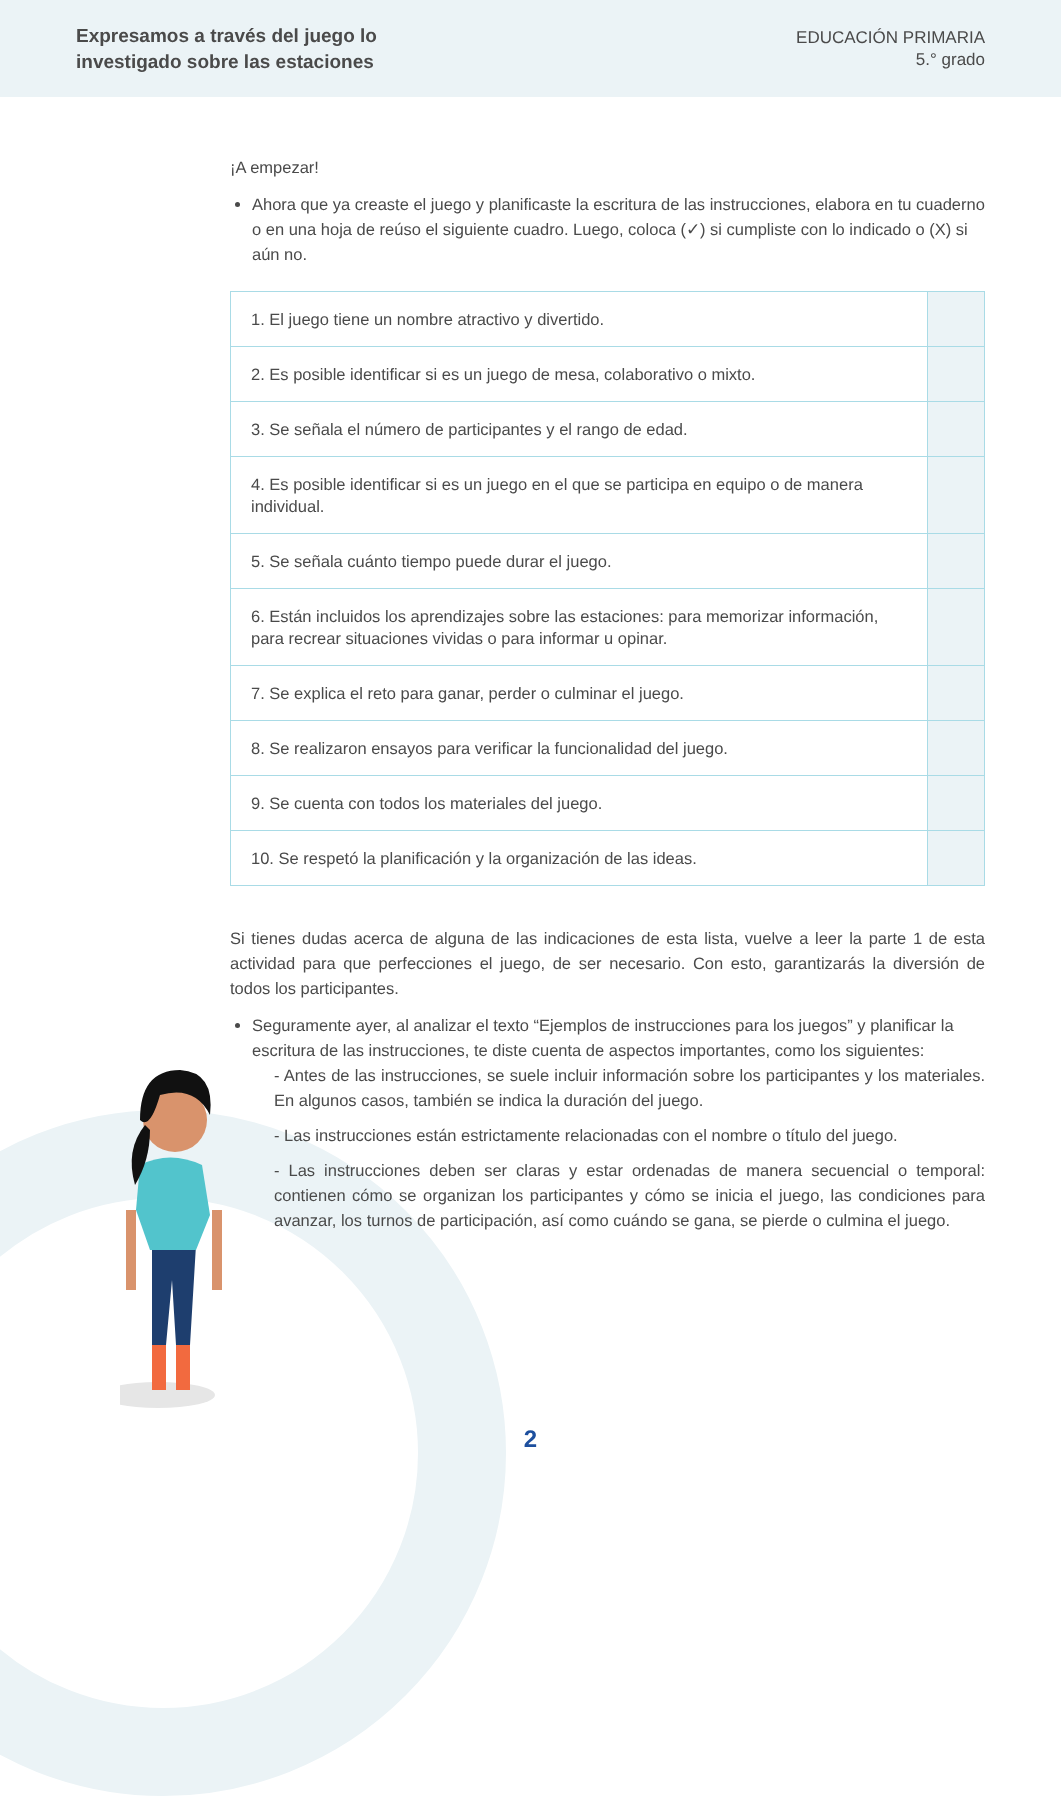Expresamos a través del juego lo
investigado sobre las estaciones
EDUCACIÓN PRIMARIA
5.° grado
¡A empezar!
Ahora que ya creaste el juego y planificaste la escritura de las instrucciones, elabora en tu cuaderno o en una hoja de reúso el siguiente cuadro. Luego, coloca (✓) si cumpliste con lo indicado o (X) si aún no.
| 1. El juego tiene un nombre atractivo y divertido. | |
| 2. Es posible identificar si es un juego de mesa, colaborativo o mixto. | |
| 3. Se señala el número de participantes y el rango de edad. | |
| 4. Es posible identificar si es un juego en el que se participa en equipo o de manera individual. | |
| 5. Se señala cuánto tiempo puede durar el juego. | |
| 6. Están incluidos los aprendizajes sobre las estaciones: para memorizar información, para recrear situaciones vividas o para informar u opinar. | |
| 7. Se explica el reto para ganar, perder o culminar el juego. | |
| 8. Se realizaron ensayos para verificar la funcionalidad del juego. | |
| 9. Se cuenta con todos los materiales del juego. | |
| 10. Se respetó la planificación y la organización de las ideas. | |
Si tienes dudas acerca de alguna de las indicaciones de esta lista, vuelve a leer la parte 1 de esta actividad para que perfecciones el juego, de ser necesario. Con esto, garantizarás la diversión de todos los participantes.
Seguramente ayer, al analizar el texto “Ejemplos de instrucciones para los juegos” y planificar la escritura de las instrucciones, te diste cuenta de aspectos importantes, como los siguientes:
- Antes de las instrucciones, se suele incluir información sobre los participantes y los materiales. En algunos casos, también se indica la duración del juego.
- Las instrucciones están estrictamente relacionadas con el nombre o título del juego.
- Las instrucciones deben ser claras y estar ordenadas de manera secuencial o temporal: contienen cómo se organizan los participantes y cómo se inicia el juego, las condiciones para avanzar, los turnos de participación, así como cuándo se gana, se pierde o culmina el juego.
2